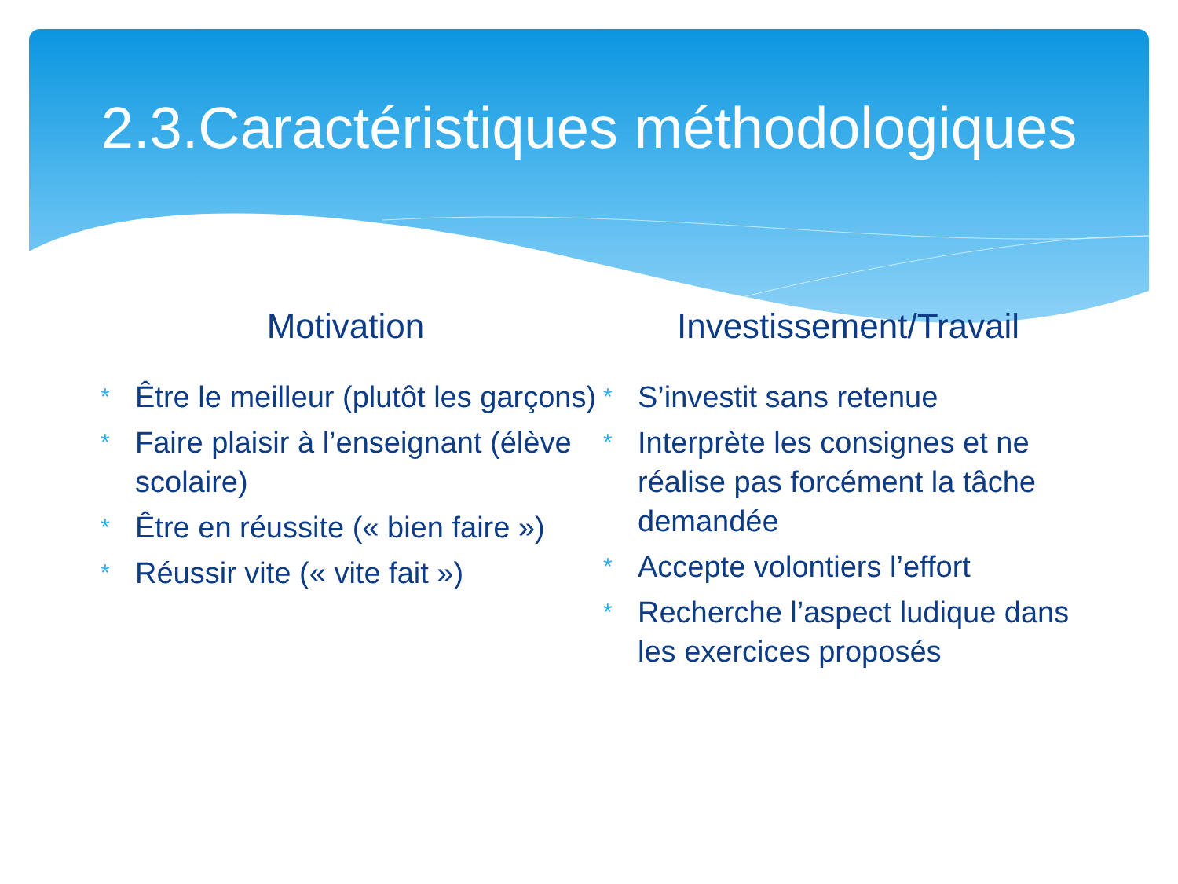2.3.Caractéristiques méthodologiques
Motivation
* Être le meilleur (plutôt les garçons)
* Faire plaisir à l’enseignant (élève scolaire)
* Être en réussite (« bien faire »)
* Réussir vite (« vite fait »)
Investissement/Travail
* S’investit sans retenue
* Interprète les consignes et ne réalise pas forcément la tâche demandée
* Accepte volontiers l’effort
* Recherche l’aspect ludique dans les exercices proposés